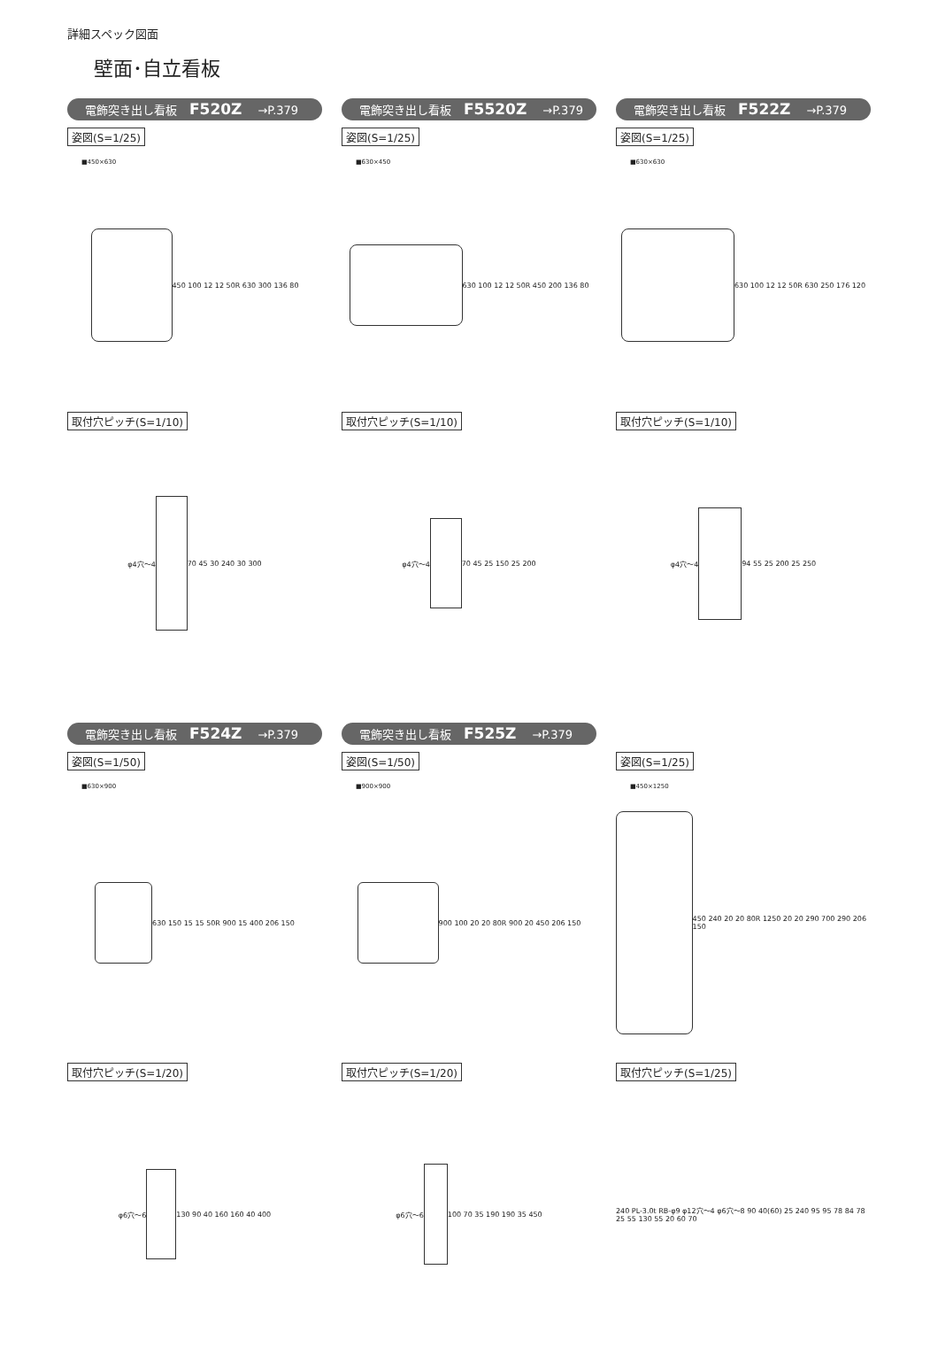詳細スペック図面
壁面･自立看板
電飾突き出し看板 F520Z →P.379
姿図(S=1/25)
■450×630
450 100 12 12 50R 630 300 136 80
取付穴ピッチ(S=1/10)
φ4穴〜4 70 45 30 240 30 300
電飾突き出し看板 F5520Z →P.379
姿図(S=1/25)
■630×450
630 100 12 12 50R 450 200 136 80
取付穴ピッチ(S=1/10)
φ4穴〜4 70 45 25 150 25 200
電飾突き出し看板 F522Z →P.379
姿図(S=1/25)
■630×630
630 100 12 12 50R 630 250 176 120
取付穴ピッチ(S=1/10)
φ4穴〜4 94 55 25 200 25 250
電飾突き出し看板 F524Z →P.379
姿図(S=1/50)
■630×900
630 150 15 15 50R 900 15 400 206 150
取付穴ピッチ(S=1/20)
φ6穴〜6 130 90 40 160 160 40 400
電飾突き出し看板 F525Z →P.379
姿図(S=1/50)
■900×900
900 100 20 20 80R 900 20 450 206 150
取付穴ピッチ(S=1/20)
φ6穴〜6 100 70 35 190 190 35 450
姿図(S=1/25)
■450×1250
450 240 20 20 80R 1250 20 20 290 700 290 206 150
取付穴ピッチ(S=1/25)
240 PL-3.0t RB-φ9 φ12穴〜4 φ6穴〜8 90 40(60) 25 240 95 95 78 84 78 25 55 130 55 20 60 70